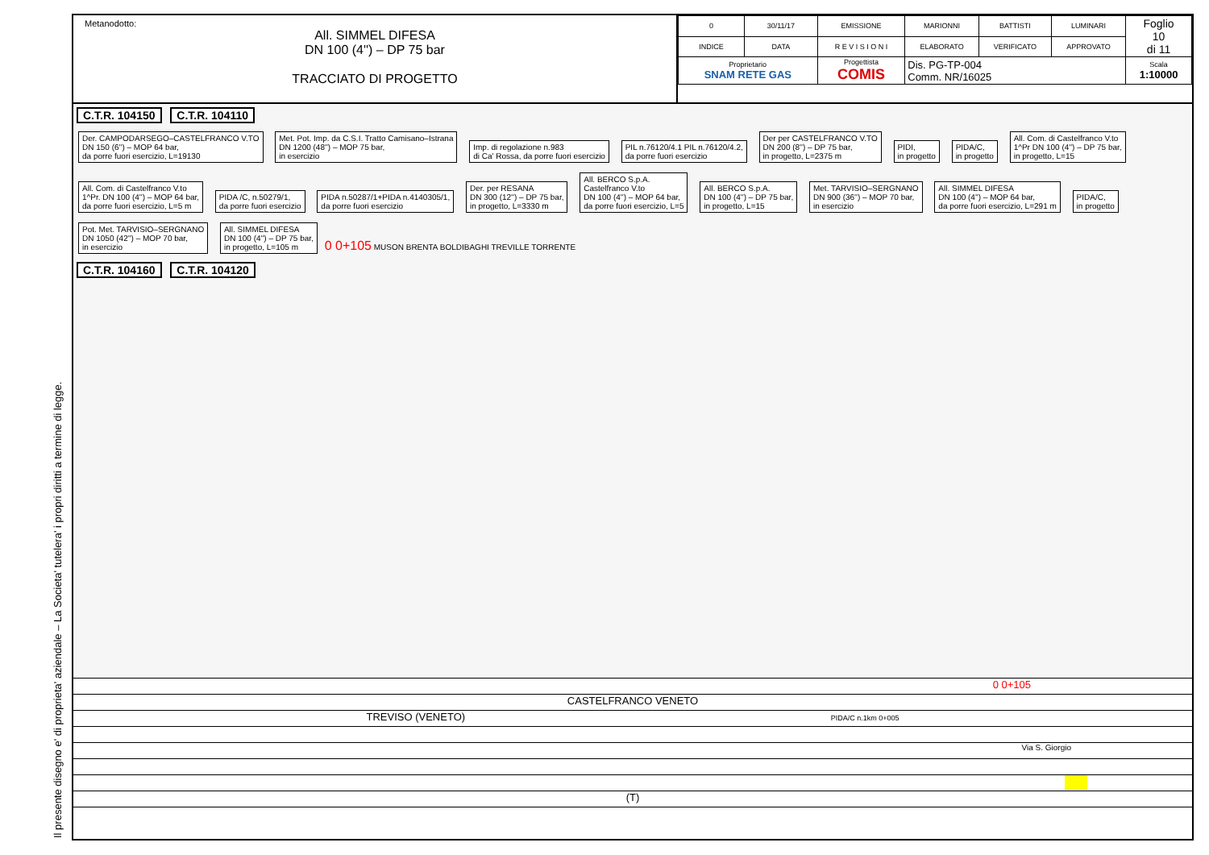Il presente disegno e' di proprieta' aziendale – La Societa' tutelera' i propri diritti a termine di legge.
Metanodotto:
All. SIMMEL DIFESA
DN 100 (4'') – DP 75 bar
TRACCIATO DI PROGETTO
| 0 | 30/11/17 | EMISSIONE | MARIONNI | BATTISTI | LUMINARI | Foglio 10 di 11 |
| INDICE | DATA | R E V I S I O N I | ELABORATO | VERIFICATO | APPROVATO | |
| Proprietario SNAM RETE GAS | | Progettista COMIS | Dis. PG-TP-004 Comm. NR/16025 | | | Scala 1:10000 |
C.T.R. 104150 C.T.R. 104110
Der. CAMPODARSEGO–CASTELFRANCO V.TO
DN 150 (6'') – MOP 64 bar,
da porre fuori esercizio, L=19130 Met. Pot. Imp. da C.S.I. Tratto Camisano–Istrana
DN 1200 (48'') – MOP 75 bar,
in esercizio Imp. di regolazione n.983
di Ca' Rossa, da porre fuori esercizio PIL n.76120/4.1 PIL n.76120/4.2,
da porre fuori esercizio Der per CASTELFRANCO V.TO
DN 200 (8'') – DP 75 bar,
in progetto, L=2375 m PIDI,
in progetto PIDA/C,
in progetto All. Com. di Castelfranco V.to
1^Pr DN 100 (4'') – DP 75 bar,
in progetto, L=15 All. Com. di Castelfranco V.to
1^Pr. DN 100 (4'') – MOP 64 bar,
da porre fuori esercizio, L=5 m PIDA /C, n.50279/1,
da porre fuori esercizio PIDA n.50287/1+PIDA n.4140305/1,
da porre fuori esercizio Der. per RESANA
DN 300 (12'') – DP 75 bar,
in progetto, L=3330 m All. BERCO S.p.A.
Castelfranco V.to
DN 100 (4'') – MOP 64 bar,
da porre fuori esercizio, L=5 All. BERCO S.p.A.
DN 100 (4'') – DP 75 bar,
in progetto, L=15 Met. TARVISIO–SERGNANO
DN 900 (36'') – MOP 70 bar,
in esercizio All. SIMMEL DIFESA
DN 100 (4'') – MOP 64 bar,
da porre fuori esercizio, L=291 m PIDA/C,
in progetto Pot. Met. TARVISIO–SERGNANO
DN 1050 (42'') – MOP 70 bar,
in esercizio All. SIMMEL DIFESA
DN 100 (4'') – DP 75 bar,
in progetto, L=105 m 0 0+105 MUSON BRENTA BOLDIBAGHI TREVILLE TORRENTE
C.T.R. 104160 C.T.R. 104120
0 0+105
CASTELFRANCO VENETO
TREVISO (VENETO) PIDA/C n.1km 0+005
Via S. Giorgio
(T)